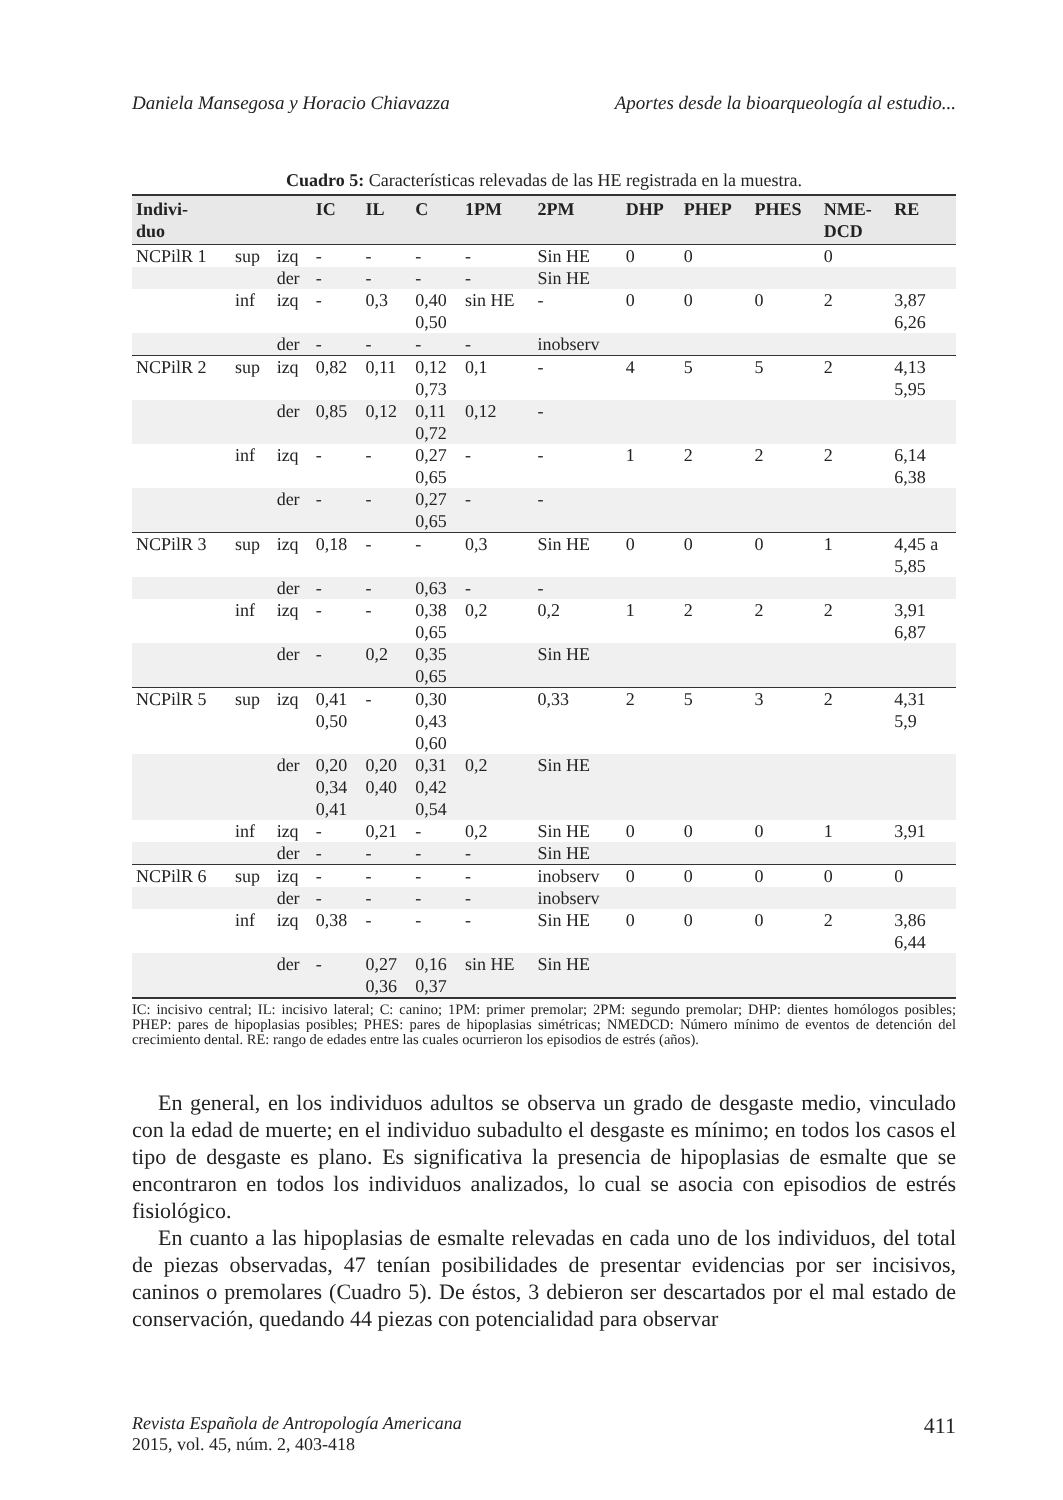Daniela Mansegosa y Horacio Chiavazza Aportes desde la bioarqueología al estudio...
Cuadro 5: Características relevadas de las HE registrada en la muestra.
| Indivi- duo | | | IC | IL | C | 1PM | 2PM | DHP | PHEP | PHES | NME- DCD | RE |
| --- | --- | --- | --- | --- | --- | --- | --- | --- | --- | --- | --- | --- |
| NCPilR 1 | sup | izq | - | - | - | - | Sin HE | 0 | 0 | | 0 | |
| | | der | - | - | - | - | Sin HE | | | | | |
| | inf | izq | - | 0,3 | 0,40 0,50 | sin HE | - | 0 | 0 | 0 | 2 | 3,87 6,26 |
| | | der | - | - | - | - | inobserv | | | | | |
| NCPilR 2 | sup | izq | 0,82 | 0,11 | 0,12 0,73 | 0,1 | - | 4 | 5 | 5 | 2 | 4,13 5,95 |
| | | der | 0,85 | 0,12 | 0,11 0,72 | 0,12 | - | | | | | |
| | inf | izq | - | - | 0,27 0,65 | - | - | 1 | 2 | 2 | 2 | 6,14 6,38 |
| | | der | - | - | 0,27 0,65 | - | - | | | | | |
| NCPilR 3 | sup | izq | 0,18 | - | - | 0,3 | Sin HE | 0 | 0 | 0 | 1 | 4,45 a 5,85 |
| | | der | - | - | 0,63 | - | - | | | | | |
| | inf | izq | - | - | 0,38 0,65 | 0,2 | 0,2 | 1 | 2 | 2 | 2 | 3,91 6,87 |
| | | der | - | 0,2 | 0,35 0,65 | | Sin HE | | | | | |
| NCPilR 5 | sup | izq | 0,41 0,50 | - | 0,30 0,43 0,60 | | 0,33 | 2 | 5 | 3 | 2 | 4,31 5,9 |
| | | der | 0,20 0,34 0,41 | 0,20 0,40 | 0,31 0,42 0,54 | 0,2 | Sin HE | | | | | |
| | inf | izq | - | 0,21 | - | 0,2 | Sin HE | 0 | 0 | 0 | 1 | 3,91 |
| | | der | - | - | - | - | Sin HE | | | | | |
| NCPilR 6 | sup | izq | - | - | - | - | inobserv | 0 | 0 | 0 | 0 | 0 |
| | | der | - | - | - | - | inobserv | | | | | |
| | inf | izq | 0,38 | - | - | - | Sin HE | 0 | 0 | 0 | 2 | 3,86 6,44 |
| | | der | - | 0,27 0,36 | 0,16 0,37 | sin HE | Sin HE | | | | | |
IC: incisivo central; IL: incisivo lateral; C: canino; 1PM: primer premolar; 2PM: segundo premolar; DHP: dientes homólogos posibles; PHEP: pares de hipoplasias posibles; PHES: pares de hipoplasias simétricas; NMEDCD: Número mínimo de eventos de detención del crecimiento dental. RE: rango de edades entre las cuales ocurrieron los episodios de estrés (años).
En general, en los individuos adultos se observa un grado de desgaste medio, vinculado con la edad de muerte; en el individuo subadulto el desgaste es mínimo; en todos los casos el tipo de desgaste es plano. Es significativa la presencia de hipoplasias de esmalte que se encontraron en todos los individuos analizados, lo cual se asocia con episodios de estrés fisiológico.
En cuanto a las hipoplasias de esmalte relevadas en cada uno de los individuos, del total de piezas observadas, 47 tenían posibilidades de presentar evidencias por ser incisivos, caninos o premolares (Cuadro 5). De éstos, 3 debieron ser descartados por el mal estado de conservación, quedando 44 piezas con potencialidad para observar
Revista Española de Antropología Americana
2015, vol. 45, núm. 2, 403-418 411